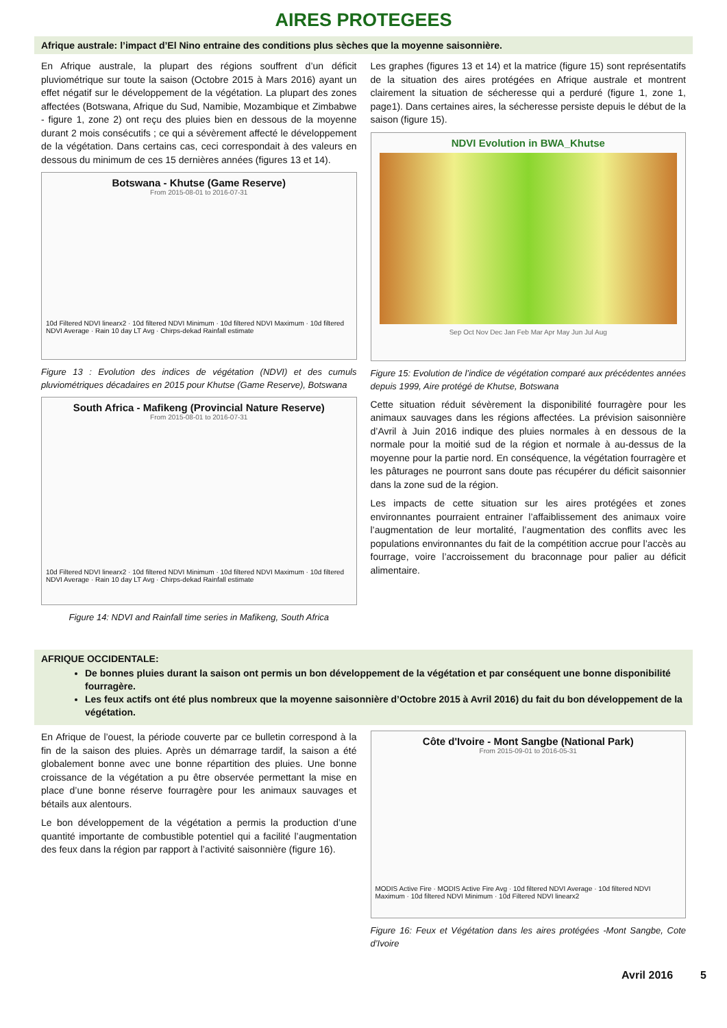AIRES PROTEGEES
Afrique australe: l’impact d’El Nino entraine des conditions plus sèches que la moyenne saisonnière.
En Afrique australe, la plupart des régions souffrent d’un déficit pluviométrique sur toute la saison (Octobre 2015 à Mars 2016) ayant un effet négatif sur le développement de la végétation. La plupart des zones affectées (Botswana, Afrique du Sud, Namibie, Mozambique et Zimbabwe - figure 1, zone 2) ont reçu des pluies bien en dessous de la moyenne durant 2 mois consécutifs ; ce qui a sévèrement affecté le développement de la végétation. Dans certains cas, ceci correspondait à des valeurs en dessous du minimum de ces 15 dernières années (figures 13 et 14).
Botswana - Khutse (Game Reserve)
From 2015-08-01 to 2016-07-31
10d Filtered NDVI linearx2 · 10d filtered NDVI Minimum · 10d filtered NDVI Maximum · 10d filtered NDVI Average · Rain 10 day LT Avg · Chirps-dekad Rainfall estimate
Figure 13 : Evolution des indices de végétation (NDVI) et des cumuls pluviométriques décadaires en 2015 pour Khutse (Game Reserve), Botswana
South Africa - Mafikeng (Provincial Nature Reserve)
From 2015-08-01 to 2016-07-31
10d Filtered NDVI linearx2 · 10d filtered NDVI Minimum · 10d filtered NDVI Maximum · 10d filtered NDVI Average · Rain 10 day LT Avg · Chirps-dekad Rainfall estimate
Figure 14: NDVI and Rainfall time series in Mafikeng, South Africa
Les graphes (figures 13 et 14) et la matrice (figure 15) sont représentatifs de la situation des aires protégées en Afrique australe et montrent clairement la situation de sécheresse qui a perduré (figure 1, zone 1, page1). Dans certaines aires, la sécheresse persiste depuis le début de la saison (figure 15).
NDVI Evolution in BWA_Khutse
Sep Oct Nov Dec Jan Feb Mar Apr May Jun Jul Aug
Figure 15: Evolution de l’indice de végétation comparé aux précédentes années depuis 1999, Aire protégé de Khutse, Botswana
Cette situation réduit sévèrement la disponibilité fourragère pour les animaux sauvages dans les régions affectées. La prévision saisonnière d’Avril à Juin 2016 indique des pluies normales à en dessous de la normale pour la moitié sud de la région et normale à au-dessus de la moyenne pour la partie nord. En conséquence, la végétation fourragère et les pâturages ne pourront sans doute pas récupérer du déficit saisonnier dans la zone sud de la région.
Les impacts de cette situation sur les aires protégées et zones environnantes pourraient entrainer l’affaiblissement des animaux voire l’augmentation de leur mortalité, l’augmentation des conflits avec les populations environnantes du fait de la compétition accrue pour l’accès au fourrage, voire l’accroissement du braconnage pour palier au déficit alimentaire.
AFRIQUE OCCIDENTALE:
De bonnes pluies durant la saison ont permis un bon développement de la végétation et par conséquent une bonne disponibilité fourragère.
Les feux actifs ont été plus nombreux que la moyenne saisonnière d’Octobre 2015 à Avril 2016) du fait du bon développement de la végétation.
En Afrique de l’ouest, la période couverte par ce bulletin correspond à la fin de la saison des pluies. Après un démarrage tardif, la saison a été globalement bonne avec une bonne répartition des pluies. Une bonne croissance de la végétation a pu être observée permettant la mise en place d’une bonne réserve fourragère pour les animaux sauvages et bétails aux alentours.
Le bon développement de la végétation a permis la production d’une quantité importante de combustible potentiel qui a facilité l’augmentation des feux dans la région par rapport à l’activité saisonnière (figure 16).
Côte d'Ivoire - Mont Sangbe (National Park)
From 2015-09-01 to 2016-05-31
MODIS Active Fire · MODIS Active Fire Avg · 10d filtered NDVI Average · 10d filtered NDVI Maximum · 10d filtered NDVI Minimum · 10d Filtered NDVI linearx2
Figure 16: Feux et Végétation dans les aires protégées -Mont Sangbe, Cote d’Ivoire
Avril 2016 5